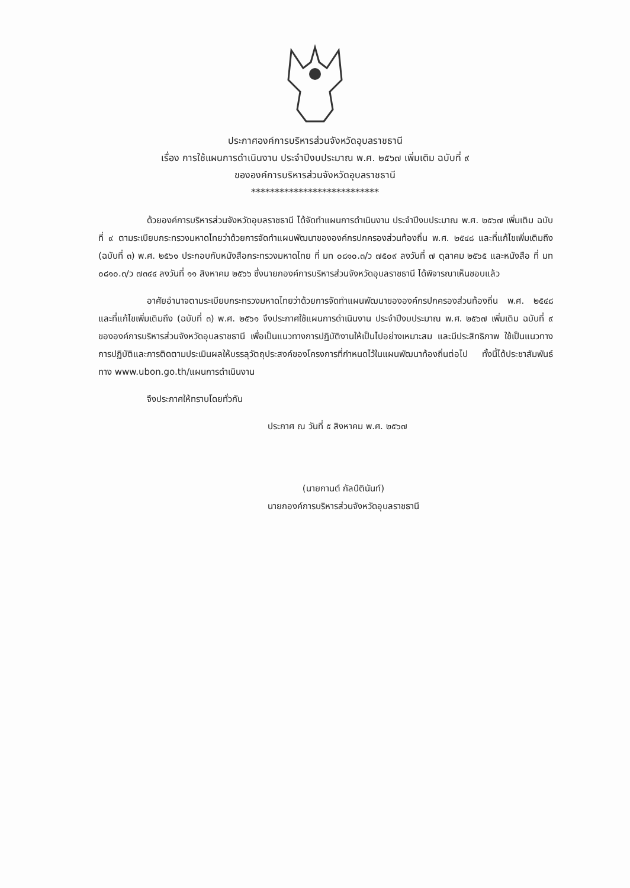ประกาศองค์การบริหารส่วนจังหวัดอุบลราชธานี
เรื่อง การใช้แผนการดำเนินงาน ประจำปีงบประมาณ พ.ศ. ๒๕๖๗ เพิ่มเติม ฉบับที่ ๙
ขององค์การบริหารส่วนจังหวัดอุบลราชธานี
***************************
ด้วยองค์การบริหารส่วนจังหวัดอุบลราชธานี ได้จัดทำแผนการดำเนินงาน ประจำปีงบประมาณ พ.ศ. ๒๕๖๗ เพิ่มเติม ฉบับที่ ๙ ตามระเบียบกระทรวงมหาดไทยว่าด้วยการจัดทำแผนพัฒนาขององค์กรปกครองส่วนท้องถิ่น พ.ศ. ๒๕๔๘ และที่แก้ไขเพิ่มเติมถึง (ฉบับที่ ๓) พ.ศ. ๒๕๖๑ ประกอบกับหนังสือกระทรวงมหาดไทย ที่ มท ๐๘๑๐.๓/ว ๗๕๐๙ ลงวันที่ ๗ ตุลาคม ๒๕๖๕ และหนังสือ ที่ มท ๐๘๑๐.๓/ว ๗๓๔๔ ลงวันที่ ๑๑ สิงหาคม ๒๕๖๖ ซึ่งนายกองค์การบริหารส่วนจังหวัดอุบลราชธานี ได้พิจารณาเห็นชอบแล้ว
อาศัยอำนาจตามระเบียบกระทรวงมหาดไทยว่าด้วยการจัดทำแผนพัฒนาขององค์กรปกครองส่วนท้องถิ่น พ.ศ. ๒๕๔๘ และที่แก้ไขเพิ่มเติมถึง (ฉบับที่ ๓) พ.ศ. ๒๕๖๑ จึงประกาศใช้แผนการดำเนินงาน ประจำปีงบประมาณ พ.ศ. ๒๕๖๗ เพิ่มเติม ฉบับที่ ๙ ขององค์การบริหารส่วนจังหวัดอุบลราชธานี เพื่อเป็นแนวทางการปฏิบัติงานให้เป็นไปอย่างเหมาะสม และมีประสิทธิภาพ ใช้เป็นแนวทางการปฏิบัติและการติดตามประเมินผลให้บรรลุวัตถุประสงค์ของโครงการที่กำหนดไว้ในแผนพัฒนาท้องถิ่นต่อไป ทั้งนี้ได้ประชาสัมพันธ์ ทาง www.ubon.go.th/แผนการดำเนินงาน
จึงประกาศให้ทราบโดยทั่วกัน
ประกาศ ณ วันที่ ๕ สิงหาคม พ.ศ. ๒๕๖๗
(นายกานต์ กัลป์ตินันท์)
นายกองค์การบริหารส่วนจังหวัดอุบลราชธานี